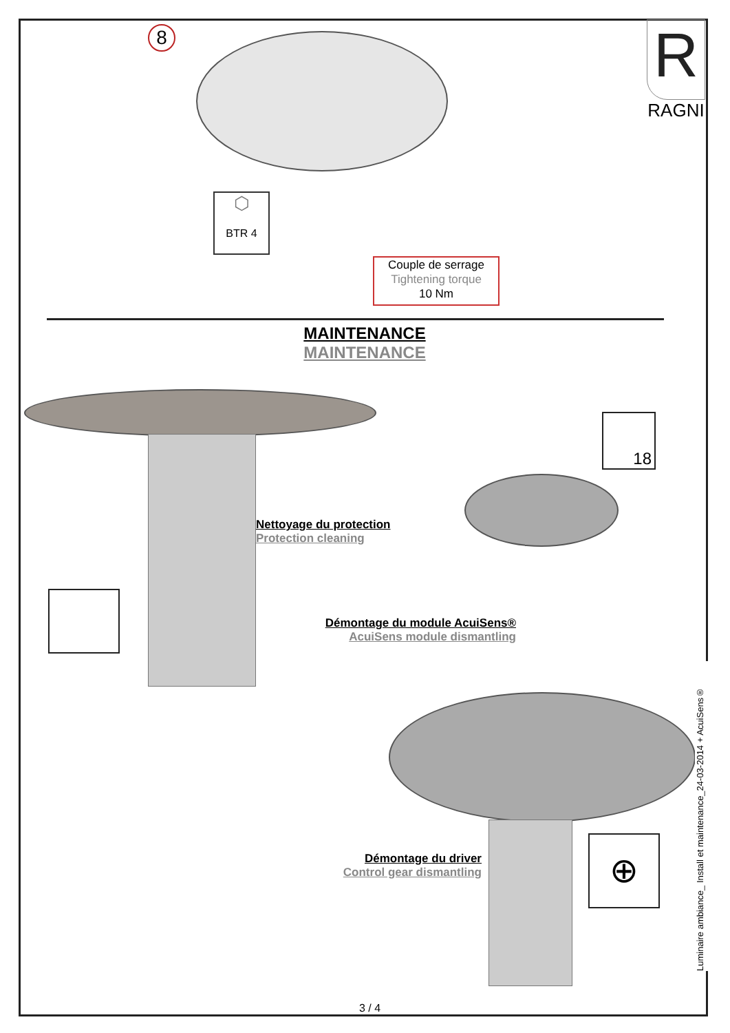8
R
RAGNI
⬡
BTR 4
Couple de serrage
Tightening torque
10 Nm
MAINTENANCE
MAINTENANCE
Nettoyage du protection
Protection cleaning
18
Démontage du module AcuiSens®
AcuiSens module dismantling
Démontage du driver
Control gear dismantling
⊕
Luminaire ambiance_ Install et maintenance_24-03-2014 + AcuiSens®
3 / 4